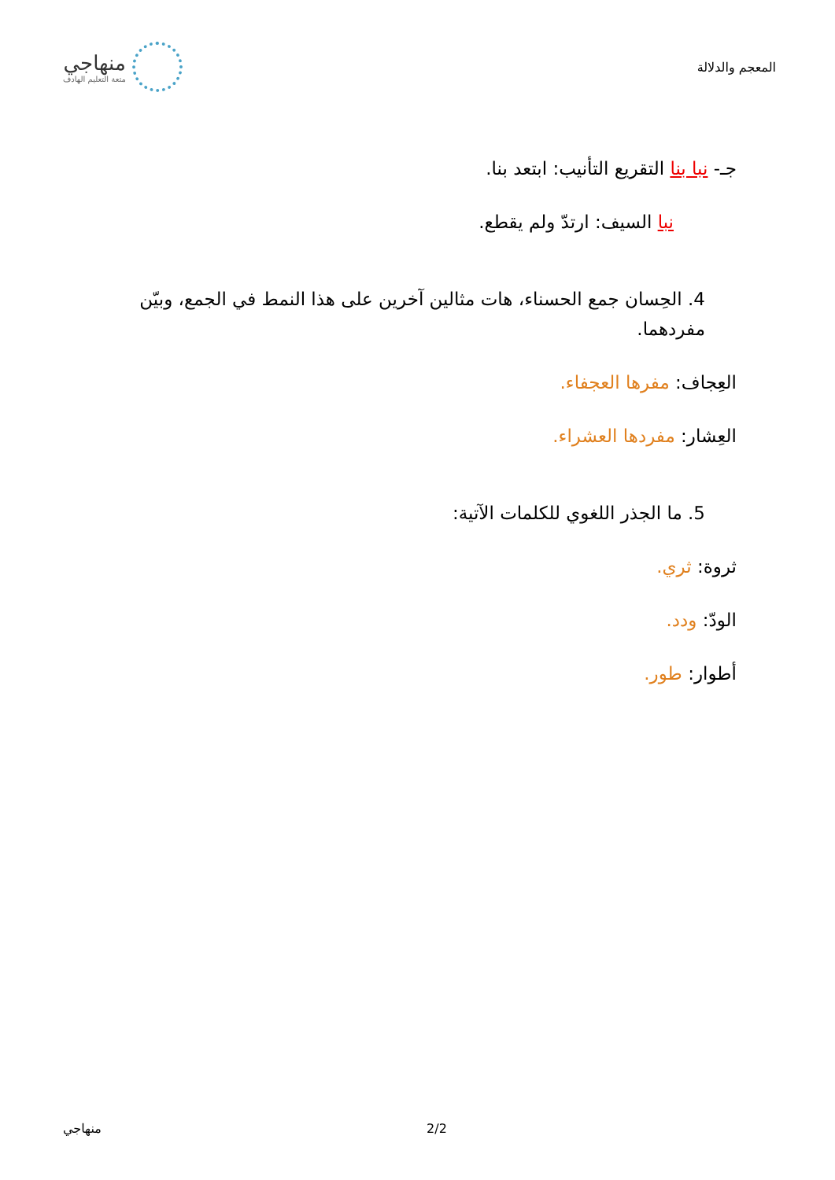المعجم والدلالة
منهاجي
متعة التعليم الهادف
جـ- نبا بنا التقريع التأنيب: ابتعد بنا.
نبا السيف: ارتدّ ولم يقطع.
4. الحِسان جمع الحسناء، هات مثالين آخرين على هذا النمط في الجمع، وبيّن مفردهما.
العِجاف: مفرها العجفاء.
العِشار: مفردها العشراء.
5. ما الجذر اللغوي للكلمات الآتية:
ثروة: ثري.
الودّ: ودد.
أطوار: طور.
منهاجي 2/2